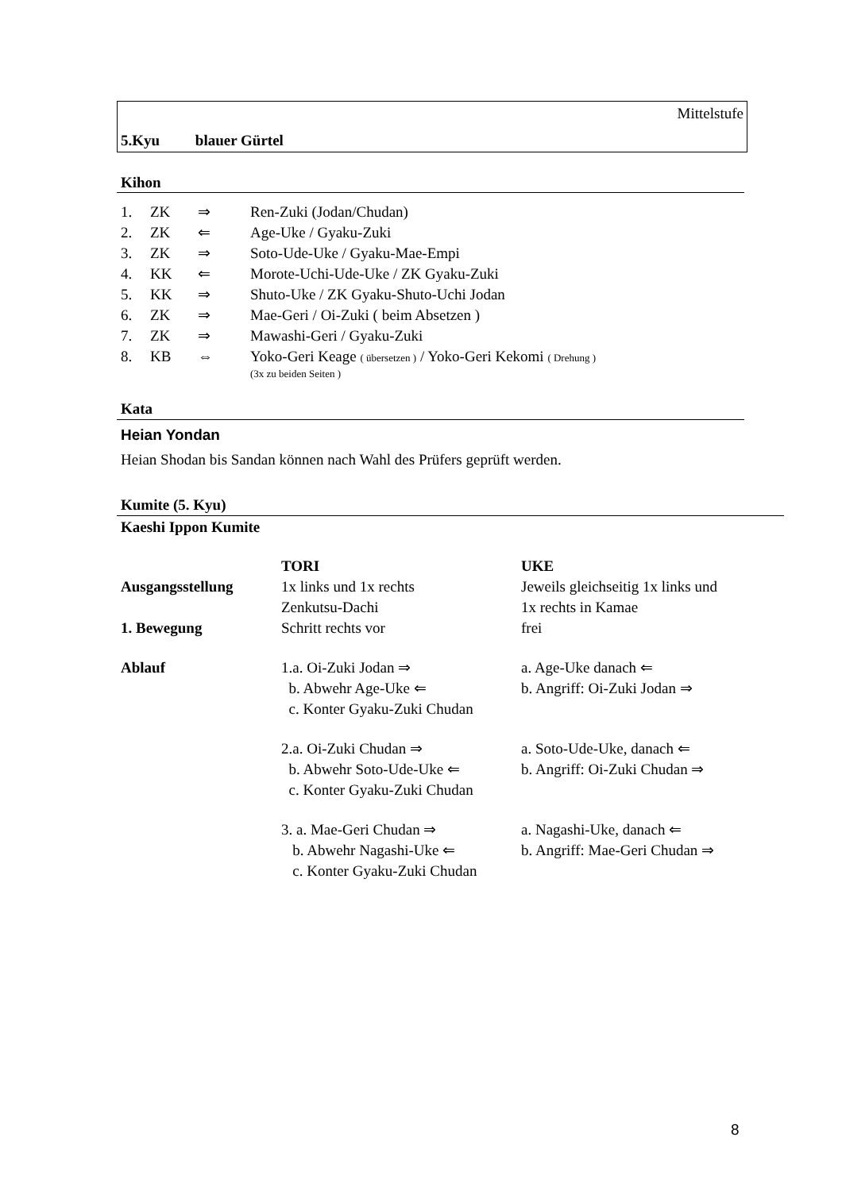Mittelstufe
5.Kyu blauer Gürtel
Kihon
| 1. | ZK | ⇒ | Ren-Zuki (Jodan/Chudan) |
| 2. | ZK | ⇐ | Age-Uke / Gyaku-Zuki |
| 3. | ZK | ⇒ | Soto-Ude-Uke / Gyaku-Mae-Empi |
| 4. | KK | ⇐ | Morote-Uchi-Ude-Uke / ZK Gyaku-Zuki |
| 5. | KK | ⇒ | Shuto-Uke / ZK Gyaku-Shuto-Uchi Jodan |
| 6. | ZK | ⇒ | Mae-Geri / Oi-Zuki ( beim Absetzen ) |
| 7. | ZK | ⇒ | Mawashi-Geri / Gyaku-Zuki |
| 8. | KB | ⇔ | Yoko-Geri Keage ( übersetzen ) / Yoko-Geri Kekomi ( Drehung ) (3x zu beiden Seiten ) |
Kata
Heian Yondan
Heian Shodan bis Sandan können nach Wahl des Prüfers geprüft werden.
Kumite (5. Kyu)
Kaeshi Ippon Kumite
| | TORI | UKE |
| Ausgangsstellung | 1x links und 1x rechts Zenkutsu-Dachi | Jeweils gleichseitig 1x links und 1x rechts in Kamae |
| 1. Bewegung | Schritt rechts vor | frei |
| Ablauf | 1.a. Oi-Zuki Jodan ⇒ b. Abwehr Age-Uke ⇐ c. Konter Gyaku-Zuki Chudan | a. Age-Uke danach ⇐ b. Angriff: Oi-Zuki Jodan ⇒ |
| | 2.a. Oi-Zuki Chudan ⇒ b. Abwehr Soto-Ude-Uke ⇐ c. Konter Gyaku-Zuki Chudan | a. Soto-Ude-Uke, danach ⇐ b. Angriff: Oi-Zuki Chudan ⇒ |
| | 3. a. Mae-Geri Chudan ⇒ b. Abwehr Nagashi-Uke ⇐ c. Konter Gyaku-Zuki Chudan | a. Nagashi-Uke, danach ⇐ b. Angriff: Mae-Geri Chudan ⇒ |
8